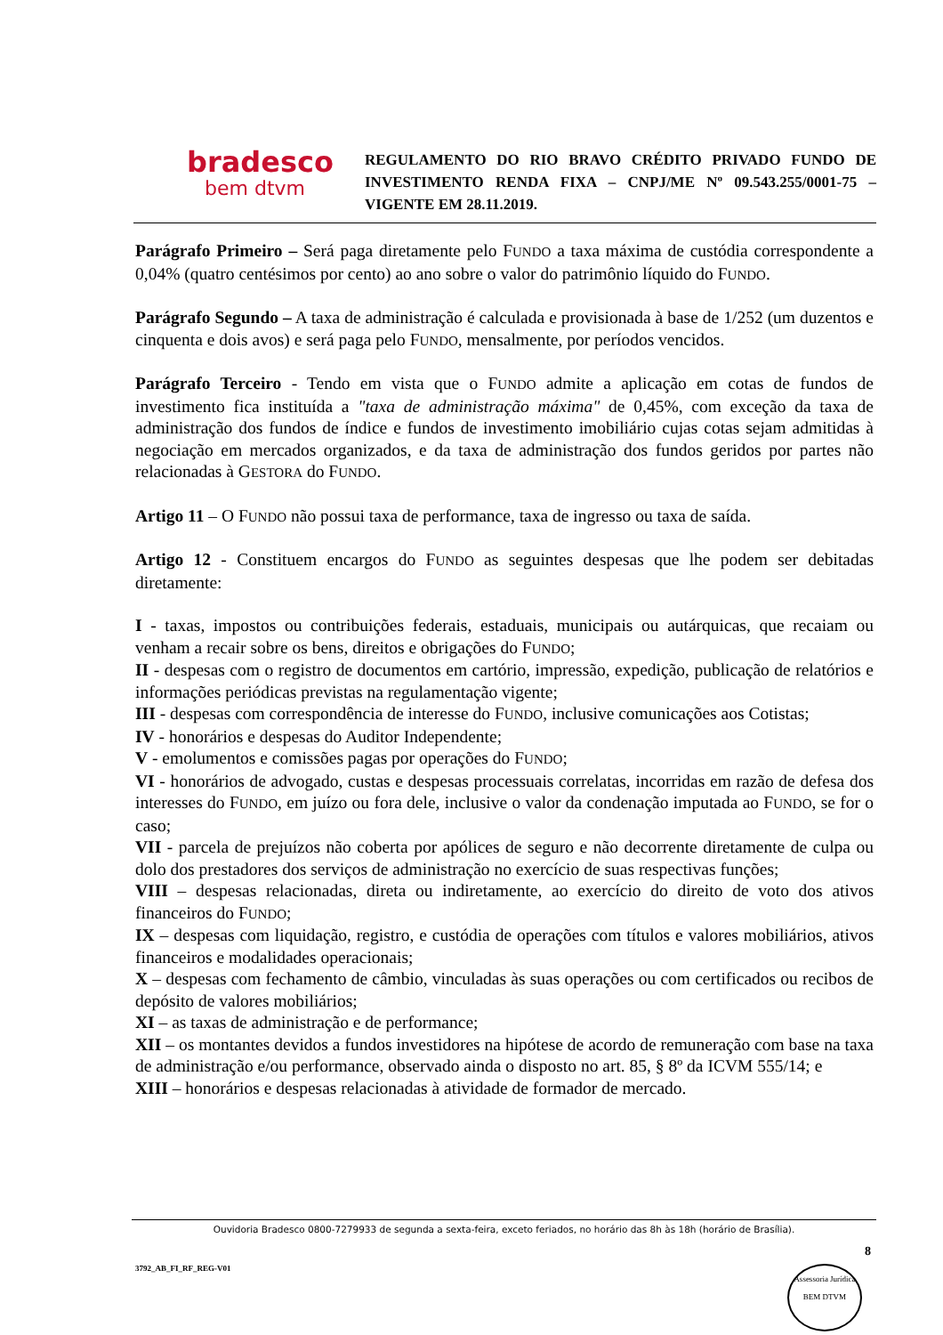bradesco
bem dtvm
REGULAMENTO DO RIO BRAVO CRÉDITO PRIVADO FUNDO DE INVESTIMENTO RENDA FIXA – CNPJ/ME Nº 09.543.255/0001-75 – VIGENTE EM 28.11.2019.
Parágrafo Primeiro – Será paga diretamente pelo FUNDO a taxa máxima de custódia correspondente a 0,04% (quatro centésimos por cento) ao ano sobre o valor do patrimônio líquido do FUNDO.
Parágrafo Segundo – A taxa de administração é calculada e provisionada à base de 1/252 (um duzentos e cinquenta e dois avos) e será paga pelo FUNDO, mensalmente, por períodos vencidos.
Parágrafo Terceiro - Tendo em vista que o FUNDO admite a aplicação em cotas de fundos de investimento fica instituída a "taxa de administração máxima" de 0,45%, com exceção da taxa de administração dos fundos de índice e fundos de investimento imobiliário cujas cotas sejam admitidas à negociação em mercados organizados, e da taxa de administração dos fundos geridos por partes não relacionadas à GESTORA do FUNDO.
Artigo 11 – O FUNDO não possui taxa de performance, taxa de ingresso ou taxa de saída.
Artigo 12 - Constituem encargos do FUNDO as seguintes despesas que lhe podem ser debitadas diretamente:
I - taxas, impostos ou contribuições federais, estaduais, municipais ou autárquicas, que recaiam ou venham a recair sobre os bens, direitos e obrigações do FUNDO;
II - despesas com o registro de documentos em cartório, impressão, expedição, publicação de relatórios e informações periódicas previstas na regulamentação vigente;
III - despesas com correspondência de interesse do FUNDO, inclusive comunicações aos Cotistas;
IV - honorários e despesas do Auditor Independente;
V - emolumentos e comissões pagas por operações do FUNDO;
VI - honorários de advogado, custas e despesas processuais correlatas, incorridas em razão de defesa dos interesses do FUNDO, em juízo ou fora dele, inclusive o valor da condenação imputada ao FUNDO, se for o caso;
VII - parcela de prejuízos não coberta por apólices de seguro e não decorrente diretamente de culpa ou dolo dos prestadores dos serviços de administração no exercício de suas respectivas funções;
VIII – despesas relacionadas, direta ou indiretamente, ao exercício do direito de voto dos ativos financeiros do FUNDO;
IX – despesas com liquidação, registro, e custódia de operações com títulos e valores mobiliários, ativos financeiros e modalidades operacionais;
X – despesas com fechamento de câmbio, vinculadas às suas operações ou com certificados ou recibos de depósito de valores mobiliários;
XI – as taxas de administração e de performance;
XII – os montantes devidos a fundos investidores na hipótese de acordo de remuneração com base na taxa de administração e/ou performance, observado ainda o disposto no art. 85, § 8º da ICVM 555/14; e
XIII – honorários e despesas relacionadas à atividade de formador de mercado.
Ouvidoria Bradesco 0800-7279933 de segunda a sexta-feira, exceto feriados, no horário das 8h às 18h (horário de Brasília).
8
3792_AB_FI_RF_REG-V01
Assessoria Jurídica
BEM DTVM